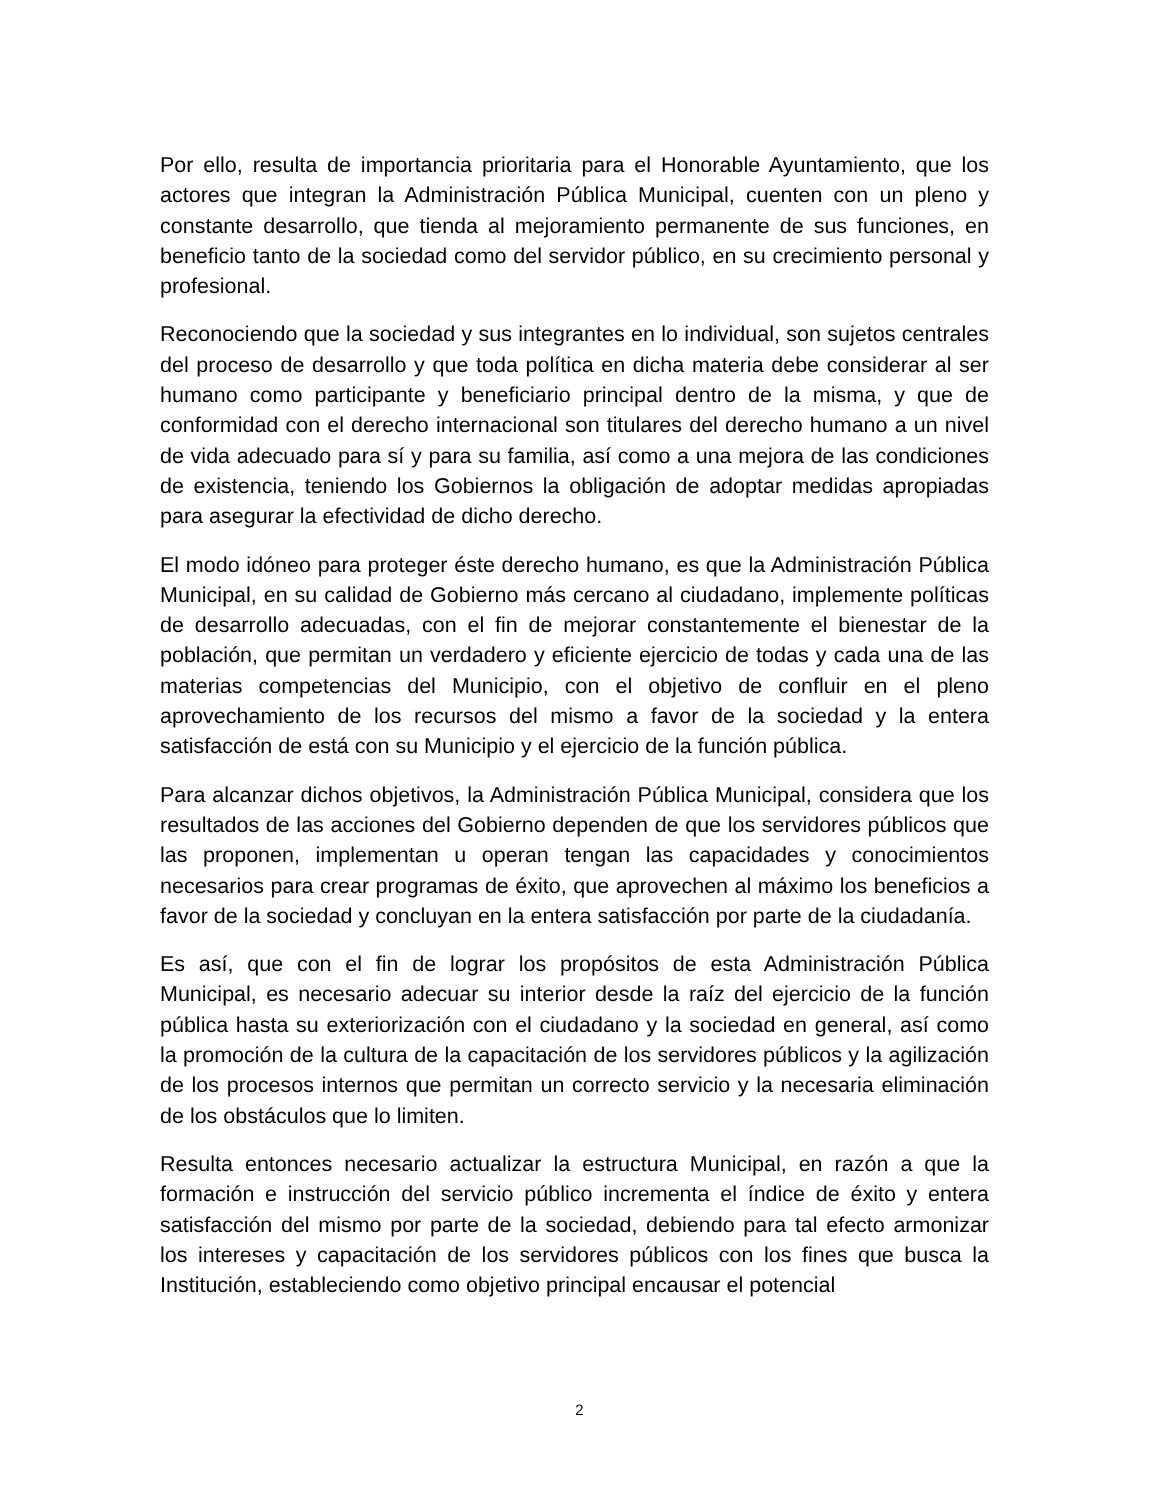Por ello, resulta de importancia prioritaria para el Honorable Ayuntamiento, que los actores que integran la Administración Pública Municipal, cuenten con un pleno y constante desarrollo, que tienda al mejoramiento permanente de sus funciones, en beneficio tanto de la sociedad como del servidor público, en su crecimiento personal y profesional.
Reconociendo que la sociedad y sus integrantes en lo individual, son sujetos centrales del proceso de desarrollo y que toda política en dicha materia debe considerar al ser humano como participante y beneficiario principal dentro de la misma, y que de conformidad con el derecho internacional son titulares del derecho humano a un nivel de vida adecuado para sí y para su familia, así como a una mejora de las condiciones de existencia, teniendo los Gobiernos la obligación de adoptar medidas apropiadas para asegurar la efectividad de dicho derecho.
El modo idóneo para proteger éste derecho humano, es que la Administración Pública Municipal, en su calidad de Gobierno más cercano al ciudadano, implemente políticas de desarrollo adecuadas, con el fin de mejorar constantemente el bienestar de la población, que permitan un verdadero y eficiente ejercicio de todas y cada una de las materias competencias del Municipio, con el objetivo de confluir en el pleno aprovechamiento de los recursos del mismo a favor de la sociedad y la entera satisfacción de está con su Municipio y el ejercicio de la función pública.
Para alcanzar dichos objetivos, la Administración Pública Municipal, considera que los resultados de las acciones del Gobierno dependen de que los servidores públicos que las proponen, implementan u operan tengan las capacidades y conocimientos necesarios para crear programas de éxito, que aprovechen al máximo los beneficios a favor de la sociedad y concluyan en la entera satisfacción por parte de la ciudadanía.
Es así, que con el fin de lograr los propósitos de esta Administración Pública Municipal, es necesario adecuar su interior desde la raíz del ejercicio de la función pública hasta su exteriorización con el ciudadano y la sociedad en general, así como la promoción de la cultura de la capacitación de los servidores públicos y la agilización de los procesos internos que permitan un correcto servicio y la necesaria eliminación de los obstáculos que lo limiten.
Resulta entonces necesario actualizar la estructura Municipal, en razón a que la formación e instrucción del servicio público incrementa el índice de éxito y entera satisfacción del mismo por parte de la sociedad, debiendo para tal efecto armonizar los intereses y capacitación de los servidores públicos con los fines que busca la Institución, estableciendo como objetivo principal encausar el potencial
2